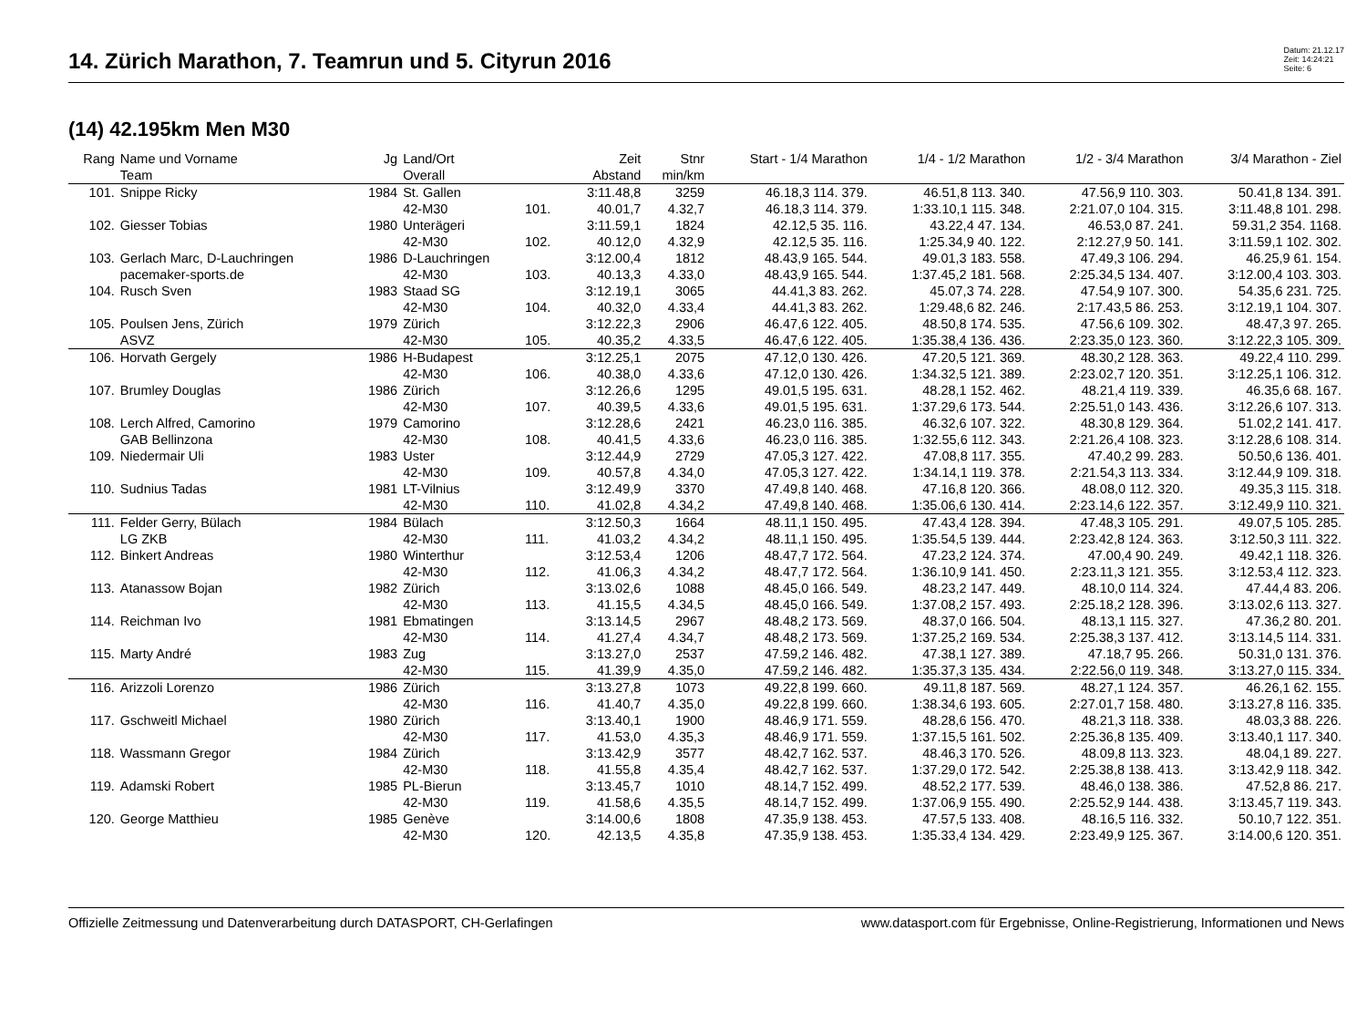14. Zürich Marathon, 7. Teamrun und 5. Cityrun 2016
Datum: 21.12.17
Zeit: 14:24:21
Seite: 6
(14) 42.195km Men M30
| Rang | Name und Vorname | Jg | Land/Ort | | Zeit | Stnr | Start - 1/4 Marathon | 1/4 - 1/2 Marathon | 1/2 - 3/4 Marathon | 3/4 Marathon - Ziel |
| --- | --- | --- | --- | --- | --- | --- | --- | --- | --- | --- |
| | Team | | Overall | | Abstand | min/km | | | | |
| 101. | Snippe Ricky | 1984 | St. Gallen | | 3:11.48,8 | 3259 | 46.18,3 114. 379. | 46.51,8 113. 340. | 47.56,9 110. 303. | 50.41,8 134. 391. |
| | | | 42-M30 | 101. | 40.01,7 | 4.32,7 | 46.18,3 114. 379. | 1:33.10,1 115. 348. | 2:21.07,0 104. 315. | 3:11.48,8 101. 298. |
| 102. | Giesser Tobias | 1980 | Unterägeri | | 3:11.59,1 | 1824 | 42.12,5 35. 116. | 43.22,4 47. 134. | 46.53,0 87. 241. | 59.31,2 354. 1168. |
| | | | 42-M30 | 102. | 40.12,0 | 4.32,9 | 42.12,5 35. 116. | 1:25.34,9 40. 122. | 2:12.27,9 50. 141. | 3:11.59,1 102. 302. |
| 103. | Gerlach Marc, D-Lauchringen | 1986 | D-Lauchringen | | 3:12.00,4 | 1812 | 48.43,9 165. 544. | 49.01,3 183. 558. | 47.49,3 106. 294. | 46.25,9 61. 154. |
| | pacemaker-sports.de | | 42-M30 | 103. | 40.13,3 | 4.33,0 | 48.43,9 165. 544. | 1:37.45,2 181. 568. | 2:25.34,5 134. 407. | 3:12.00,4 103. 303. |
| 104. | Rusch Sven | 1983 | Staad SG | | 3:12.19,1 | 3065 | 44.41,3 83. 262. | 45.07,3 74. 228. | 47.54,9 107. 300. | 54.35,6 231. 725. |
| | | | 42-M30 | 104. | 40.32,0 | 4.33,4 | 44.41,3 83. 262. | 1:29.48,6 82. 246. | 2:17.43,5 86. 253. | 3:12.19,1 104. 307. |
| 105. | Poulsen Jens, Zürich | 1979 | Zürich | | 3:12.22,3 | 2906 | 46.47,6 122. 405. | 48.50,8 174. 535. | 47.56,6 109. 302. | 48.47,3 97. 265. |
| | ASVZ | | 42-M30 | 105. | 40.35,2 | 4.33,5 | 46.47,6 122. 405. | 1:35.38,4 136. 436. | 2:23.35,0 123. 360. | 3:12.22,3 105. 309. |
| 106. | Horvath Gergely | 1986 | H-Budapest | | 3:12.25,1 | 2075 | 47.12,0 130. 426. | 47.20,5 121. 369. | 48.30,2 128. 363. | 49.22,4 110. 299. |
| | | | 42-M30 | 106. | 40.38,0 | 4.33,6 | 47.12,0 130. 426. | 1:34.32,5 121. 389. | 2:23.02,7 120. 351. | 3:12.25,1 106. 312. |
| 107. | Brumley Douglas | 1986 | Zürich | | 3:12.26,6 | 1295 | 49.01,5 195. 631. | 48.28,1 152. 462. | 48.21,4 119. 339. | 46.35,6 68. 167. |
| | | | 42-M30 | 107. | 40.39,5 | 4.33,6 | 49.01,5 195. 631. | 1:37.29,6 173. 544. | 2:25.51,0 143. 436. | 3:12.26,6 107. 313. |
| 108. | Lerch Alfred, Camorino | 1979 | Camorino | | 3:12.28,6 | 2421 | 46.23,0 116. 385. | 46.32,6 107. 322. | 48.30,8 129. 364. | 51.02,2 141. 417. |
| | GAB Bellinzona | | 42-M30 | 108. | 40.41,5 | 4.33,6 | 46.23,0 116. 385. | 1:32.55,6 112. 343. | 2:21.26,4 108. 323. | 3:12.28,6 108. 314. |
| 109. | Niedermair Uli | 1983 | Uster | | 3:12.44,9 | 2729 | 47.05,3 127. 422. | 47.08,8 117. 355. | 47.40,2 99. 283. | 50.50,6 136. 401. |
| | | | 42-M30 | 109. | 40.57,8 | 4.34,0 | 47.05,3 127. 422. | 1:34.14,1 119. 378. | 2:21.54,3 113. 334. | 3:12.44,9 109. 318. |
| 110. | Sudnius Tadas | 1981 | LT-Vilnius | | 3:12.49,9 | 3370 | 47.49,8 140. 468. | 47.16,8 120. 366. | 48.08,0 112. 320. | 49.35,3 115. 318. |
| | | | 42-M30 | 110. | 41.02,8 | 4.34,2 | 47.49,8 140. 468. | 1:35.06,6 130. 414. | 2:23.14,6 122. 357. | 3:12.49,9 110. 321. |
| 111. | Felder Gerry, Bülach | 1984 | Bülach | | 3:12.50,3 | 1664 | 48.11,1 150. 495. | 47.43,4 128. 394. | 47.48,3 105. 291. | 49.07,5 105. 285. |
| | LG ZKB | | 42-M30 | 111. | 41.03,2 | 4.34,2 | 48.11,1 150. 495. | 1:35.54,5 139. 444. | 2:23.42,8 124. 363. | 3:12.50,3 111. 322. |
| 112. | Binkert Andreas | 1980 | Winterthur | | 3:12.53,4 | 1206 | 48.47,7 172. 564. | 47.23,2 124. 374. | 47.00,4 90. 249. | 49.42,1 118. 326. |
| | | | 42-M30 | 112. | 41.06,3 | 4.34,2 | 48.47,7 172. 564. | 1:36.10,9 141. 450. | 2:23.11,3 121. 355. | 3:12.53,4 112. 323. |
| 113. | Atanassow Bojan | 1982 | Zürich | | 3:13.02,6 | 1088 | 48.45,0 166. 549. | 48.23,2 147. 449. | 48.10,0 114. 324. | 47.44,4 83. 206. |
| | | | 42-M30 | 113. | 41.15,5 | 4.34,5 | 48.45,0 166. 549. | 1:37.08,2 157. 493. | 2:25.18,2 128. 396. | 3:13.02,6 113. 327. |
| 114. | Reichman Ivo | 1981 | Ebmatingen | | 3:13.14,5 | 2967 | 48.48,2 173. 569. | 48.37,0 166. 504. | 48.13,1 115. 327. | 47.36,2 80. 201. |
| | | | 42-M30 | 114. | 41.27,4 | 4.34,7 | 48.48,2 173. 569. | 1:37.25,2 169. 534. | 2:25.38,3 137. 412. | 3:13.14,5 114. 331. |
| 115. | Marty André | 1983 | Zug | | 3:13.27,0 | 2537 | 47.59,2 146. 482. | 47.38,1 127. 389. | 47.18,7 95. 266. | 50.31,0 131. 376. |
| | | | 42-M30 | 115. | 41.39,9 | 4.35,0 | 47.59,2 146. 482. | 1:35.37,3 135. 434. | 2:22.56,0 119. 348. | 3:13.27,0 115. 334. |
| 116. | Arizzoli Lorenzo | 1986 | Zürich | | 3:13.27,8 | 1073 | 49.22,8 199. 660. | 49.11,8 187. 569. | 48.27,1 124. 357. | 46.26,1 62. 155. |
| | | | 42-M30 | 116. | 41.40,7 | 4.35,0 | 49.22,8 199. 660. | 1:38.34,6 193. 605. | 2:27.01,7 158. 480. | 3:13.27,8 116. 335. |
| 117. | Gschweitl Michael | 1980 | Zürich | | 3:13.40,1 | 1900 | 48.46,9 171. 559. | 48.28,6 156. 470. | 48.21,3 118. 338. | 48.03,3 88. 226. |
| | | | 42-M30 | 117. | 41.53,0 | 4.35,3 | 48.46,9 171. 559. | 1:37.15,5 161. 502. | 2:25.36,8 135. 409. | 3:13.40,1 117. 340. |
| 118. | Wassmann Gregor | 1984 | Zürich | | 3:13.42,9 | 3577 | 48.42,7 162. 537. | 48.46,3 170. 526. | 48.09,8 113. 323. | 48.04,1 89. 227. |
| | | | 42-M30 | 118. | 41.55,8 | 4.35,4 | 48.42,7 162. 537. | 1:37.29,0 172. 542. | 2:25.38,8 138. 413. | 3:13.42,9 118. 342. |
| 119. | Adamski Robert | 1985 | PL-Bierun | | 3:13.45,7 | 1010 | 48.14,7 152. 499. | 48.52,2 177. 539. | 48.46,0 138. 386. | 47.52,8 86. 217. |
| | | | 42-M30 | 119. | 41.58,6 | 4.35,5 | 48.14,7 152. 499. | 1:37.06,9 155. 490. | 2:25.52,9 144. 438. | 3:13.45,7 119. 343. |
| 120. | George Matthieu | 1985 | Genève | | 3:14.00,6 | 1808 | 47.35,9 138. 453. | 47.57,5 133. 408. | 48.16,5 116. 332. | 50.10,7 122. 351. |
| | | | 42-M30 | 120. | 42.13,5 | 4.35,8 | 47.35,9 138. 453. | 1:35.33,4 134. 429. | 2:23.49,9 125. 367. | 3:14.00,6 120. 351. |
Offizielle Zeitmessung und Datenverarbeitung durch DATASPORT, CH-Gerlafingen www.datasport.com für Ergebnisse, Online-Registrierung, Informationen und News